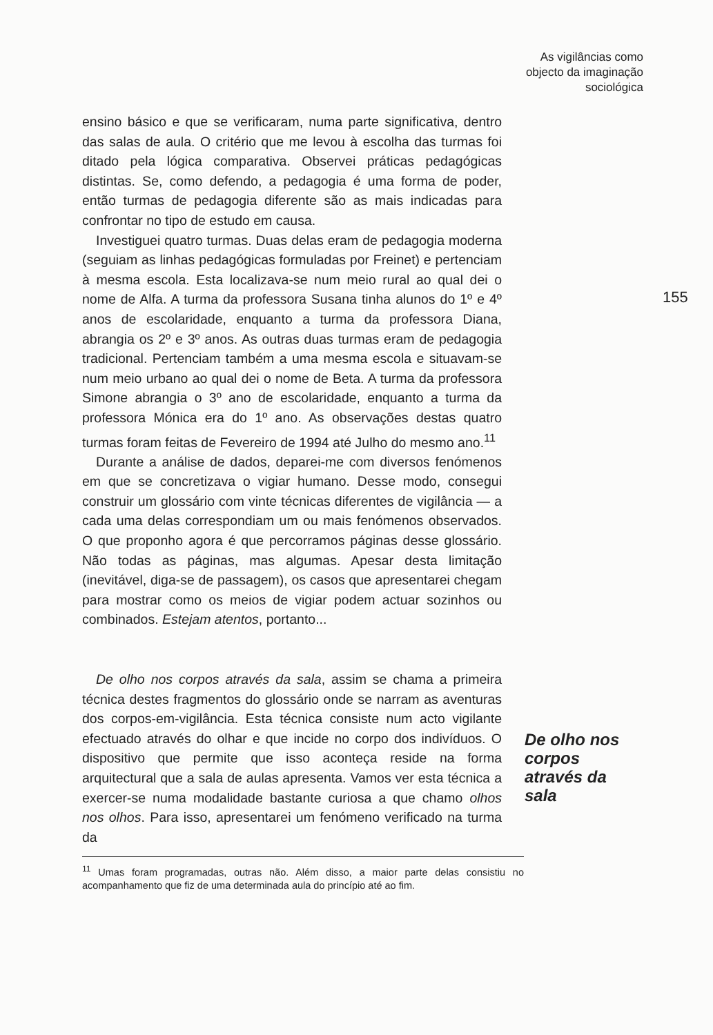As vigilâncias como
objecto da imaginação
sociológica
155
ensino básico e que se verificaram, numa parte significativa, dentro das salas de aula. O critério que me levou à escolha das turmas foi ditado pela lógica comparativa. Observei práticas pedagógicas distintas. Se, como defendo, a pedagogia é uma forma de poder, então turmas de pedagogia diferente são as mais indicadas para confrontar no tipo de estudo em causa.
Investiguei quatro turmas. Duas delas eram de pedagogia moderna (seguiam as linhas pedagógicas formuladas por Freinet) e pertenciam à mesma escola. Esta localizava-se num meio rural ao qual dei o nome de Alfa. A turma da professora Susana tinha alunos do 1º e 4º anos de escolaridade, enquanto a turma da professora Diana, abrangia os 2º e 3º anos. As outras duas turmas eram de pedagogia tradicional. Pertenciam também a uma mesma escola e situavam-se num meio urbano ao qual dei o nome de Beta. A turma da professora Simone abrangia o 3º ano de escolaridade, enquanto a turma da professora Mónica era do 1º ano. As observações destas quatro turmas foram feitas de Fevereiro de 1994 até Julho do mesmo ano.<sup>11</sup>
Durante a análise de dados, deparei-me com diversos fenómenos em que se concretizava o vigiar humano. Desse modo, consegui construir um glossário com vinte técnicas diferentes de vigilância — a cada uma delas correspondiam um ou mais fenómenos observados. O que proponho agora é que percorramos páginas desse glossário. Não todas as páginas, mas algumas. Apesar desta limitação (inevitável, diga-se de passagem), os casos que apresentarei chegam para mostrar como os meios de vigiar podem actuar sozinhos ou combinados. Estejam atentos, portanto...
De olho nos corpos através da sala, assim se chama a primeira técnica destes fragmentos do glossário onde se narram as aventuras dos corpos-em-vigilância. Esta técnica consiste num acto vigilante efectuado através do olhar e que incide no corpo dos indivíduos. O dispositivo que permite que isso aconteça reside na forma arquitectural que a sala de aulas apresenta. Vamos ver esta técnica a exercer-se numa modalidade bastante curiosa a que chamo olhos nos olhos. Para isso, apresentarei um fenómeno verificado na turma da
<sup>11</sup> Umas foram programadas, outras não. Além disso, a maior parte delas consistiu no acompanhamento que fiz de uma determinada aula do princípio até ao fim.
De olho nos
corpos
através da
sala